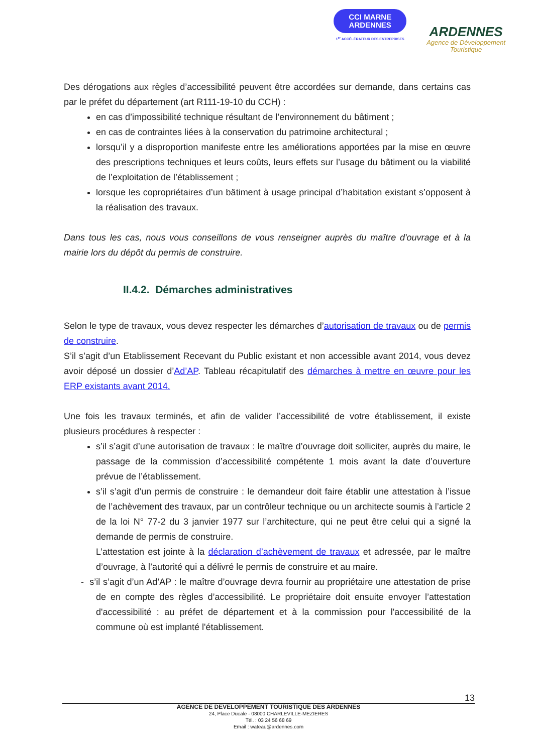CCI MARNE
ARDENNES
1<sup>er</sup> ACCÉLÉRATEUR DES ENTREPRISES
ARDENNES
Agence de Développement
Touristique
Des dérogations aux règles d’accessibilité peuvent être accordées sur demande, dans certains cas par le préfet du département (art R111-19-10 du CCH) :
en cas d’impossibilité technique résultant de l’environnement du bâtiment ;
en cas de contraintes liées à la conservation du patrimoine architectural ;
lorsqu’il y a disproportion manifeste entre les améliorations apportées par la mise en œuvre des prescriptions techniques et leurs coûts, leurs effets sur l’usage du bâtiment ou la viabilité de l’exploitation de l’établissement ;
lorsque les copropriétaires d’un bâtiment à usage principal d’habitation existant s’opposent à la réalisation des travaux.
Dans tous les cas, nous vous conseillons de vous renseigner auprès du maître d'ouvrage et à la mairie lors du dépôt du permis de construire.
II.4.2. Démarches administratives
Selon le type de travaux, vous devez respecter les démarches d’autorisation de travaux ou de permis de construire.
S’il s’agit d’un Etablissement Recevant du Public existant et non accessible avant 2014, vous devez avoir déposé un dossier d’Ad’AP. Tableau récapitulatif des démarches à mettre en œuvre pour les ERP existants avant 2014.
Une fois les travaux terminés, et afin de valider l’accessibilité de votre établissement, il existe plusieurs procédures à respecter :
s’il s’agit d’une autorisation de travaux : le maître d’ouvrage doit solliciter, auprès du maire, le passage de la commission d’accessibilité compétente 1 mois avant la date d’ouverture prévue de l’établissement.
s’il s’agit d’un permis de construire : le demandeur doit faire établir une attestation à l’issue de l’achèvement des travaux, par un contrôleur technique ou un architecte soumis à l’article 2 de la loi N° 77-2 du 3 janvier 1977 sur l’architecture, qui ne peut être celui qui a signé la demande de permis de construire.
L’attestation est jointe à la déclaration d’achèvement de travaux et adressée, par le maître d’ouvrage, à l’autorité qui a délivré le permis de construire et au maire.
- s’il s’agit d’un Ad’AP : le maître d’ouvrage devra fournir au propriétaire une attestation de prise de en compte des règles d’accessibilité. Le propriétaire doit ensuite envoyer l’attestation d'accessibilité : au préfet de département et à la commission pour l'accessibilité de la commune où est implanté l'établissement.
13
AGENCE DE DEVELOPPEMENT TOURISTIQUE DES ARDENNES
24, Place Ducale - 08000 CHARLEVILLE-MEZIERES
Tél. : 03 24 56 68 69
Email : wateau@ardennes.com